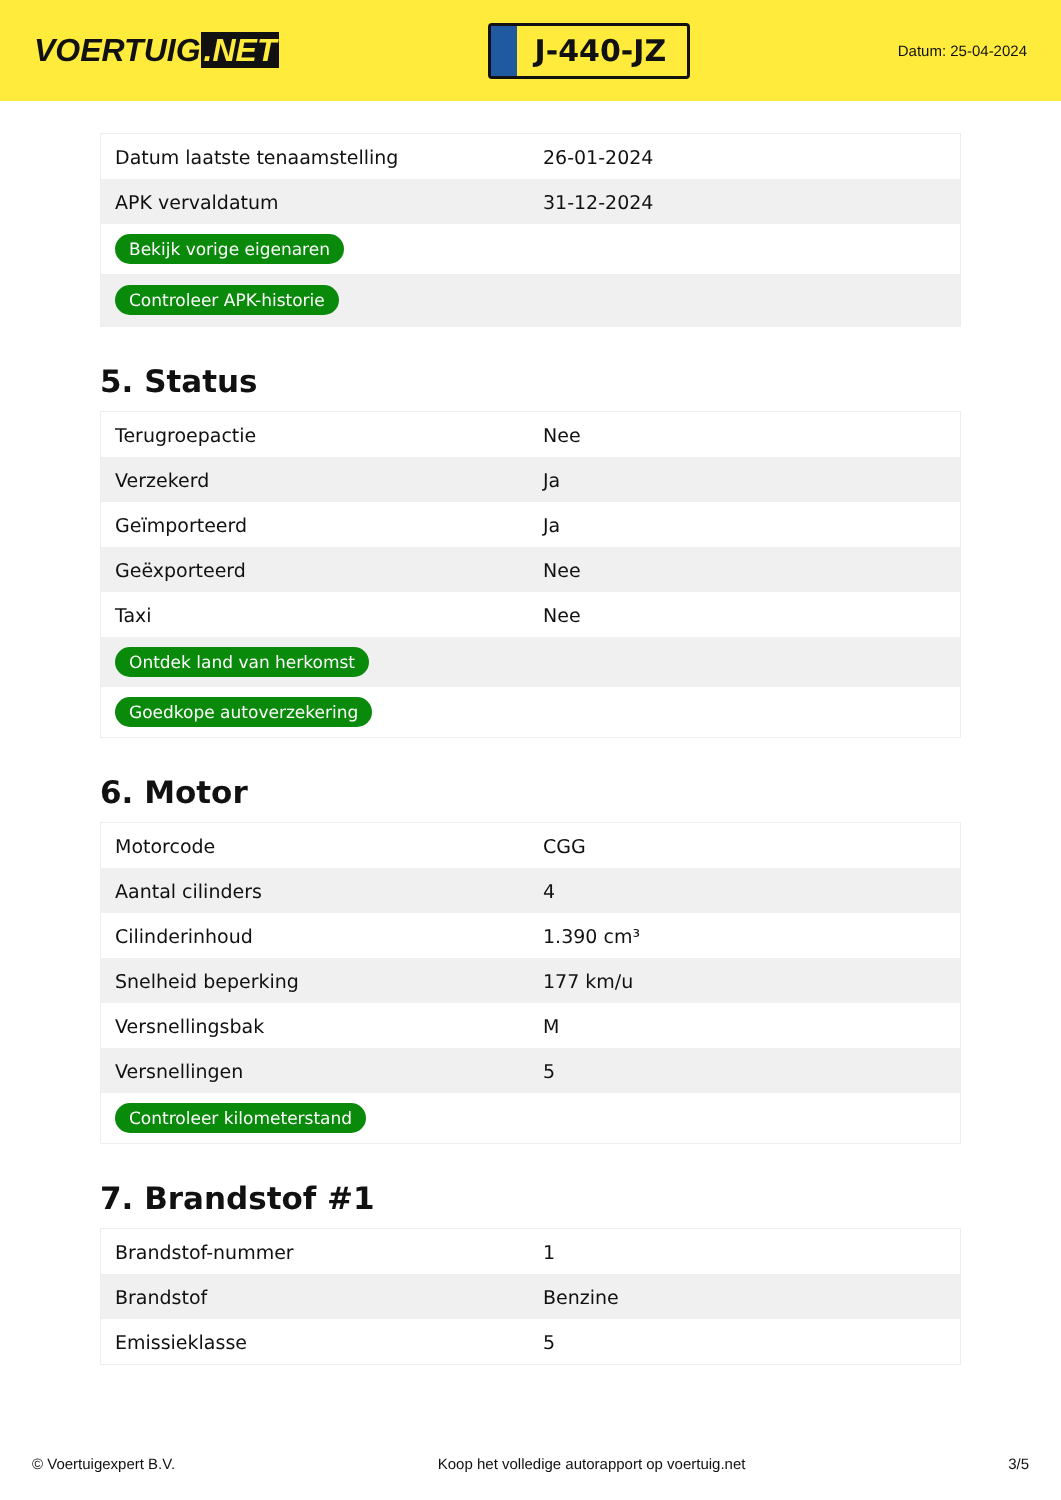VOERTUIG.NET
J-440-JZ
Datum: 25-04-2024
| Datum laatste tenaamstelling | 26-01-2024 |
| APK vervaldatum | 31-12-2024 |
| Bekijk vorige eigenaren | |
| Controleer APK-historie | |
5. Status
| Terugroepactie | Nee |
| Verzekerd | Ja |
| Geïmporteerd | Ja |
| Geëxporteerd | Nee |
| Taxi | Nee |
| Ontdek land van herkomst | |
| Goedkope autoverzekering | |
6. Motor
| Motorcode | CGG |
| Aantal cilinders | 4 |
| Cilinderinhoud | 1.390 cm³ |
| Snelheid beperking | 177 km/u |
| Versnellingsbak | M |
| Versnellingen | 5 |
| Controleer kilometerstand | |
7. Brandstof #1
| Brandstof-nummer | 1 |
| Brandstof | Benzine |
| Emissieklasse | 5 |
© Voertuigexpert B.V. Koop het volledige autorapport op voertuig.net 3/5